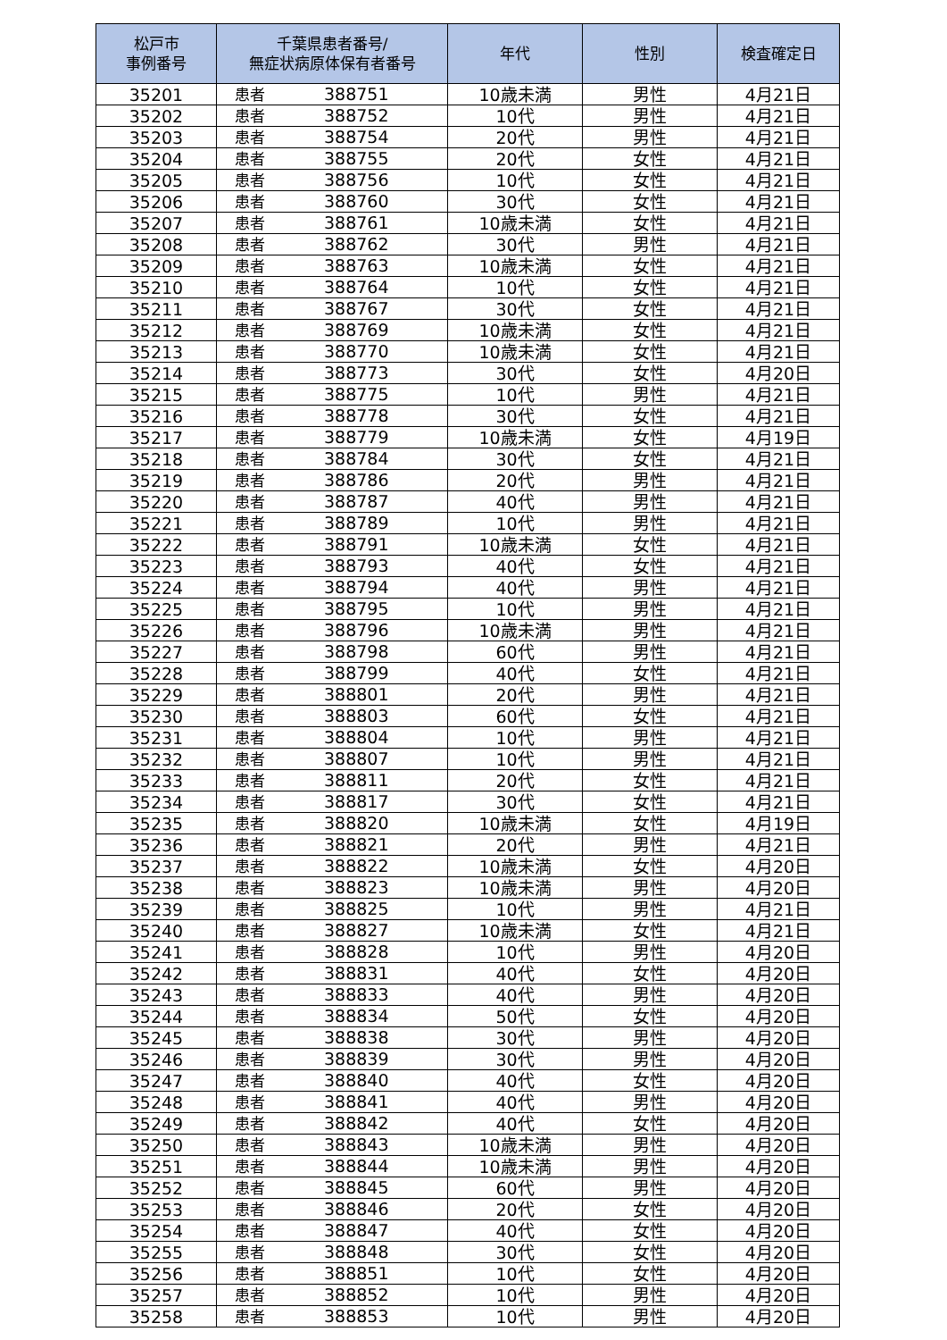| 松戸市 事例番号 | 千葉県患者番号/ 無症状病原体保有者番号 | 年代 | 性別 | 検査確定日 |
| --- | --- | --- | --- | --- |
| 35201 | 患者 388751 | 10歳未満 | 男性 | 4月21日 |
| 35202 | 患者 388752 | 10代 | 男性 | 4月21日 |
| 35203 | 患者 388754 | 20代 | 男性 | 4月21日 |
| 35204 | 患者 388755 | 20代 | 女性 | 4月21日 |
| 35205 | 患者 388756 | 10代 | 女性 | 4月21日 |
| 35206 | 患者 388760 | 30代 | 女性 | 4月21日 |
| 35207 | 患者 388761 | 10歳未満 | 女性 | 4月21日 |
| 35208 | 患者 388762 | 30代 | 男性 | 4月21日 |
| 35209 | 患者 388763 | 10歳未満 | 女性 | 4月21日 |
| 35210 | 患者 388764 | 10代 | 女性 | 4月21日 |
| 35211 | 患者 388767 | 30代 | 女性 | 4月21日 |
| 35212 | 患者 388769 | 10歳未満 | 女性 | 4月21日 |
| 35213 | 患者 388770 | 10歳未満 | 女性 | 4月21日 |
| 35214 | 患者 388773 | 30代 | 女性 | 4月20日 |
| 35215 | 患者 388775 | 10代 | 男性 | 4月21日 |
| 35216 | 患者 388778 | 30代 | 女性 | 4月21日 |
| 35217 | 患者 388779 | 10歳未満 | 女性 | 4月19日 |
| 35218 | 患者 388784 | 30代 | 女性 | 4月21日 |
| 35219 | 患者 388786 | 20代 | 男性 | 4月21日 |
| 35220 | 患者 388787 | 40代 | 男性 | 4月21日 |
| 35221 | 患者 388789 | 10代 | 男性 | 4月21日 |
| 35222 | 患者 388791 | 10歳未満 | 女性 | 4月21日 |
| 35223 | 患者 388793 | 40代 | 女性 | 4月21日 |
| 35224 | 患者 388794 | 40代 | 男性 | 4月21日 |
| 35225 | 患者 388795 | 10代 | 男性 | 4月21日 |
| 35226 | 患者 388796 | 10歳未満 | 男性 | 4月21日 |
| 35227 | 患者 388798 | 60代 | 男性 | 4月21日 |
| 35228 | 患者 388799 | 40代 | 女性 | 4月21日 |
| 35229 | 患者 388801 | 20代 | 男性 | 4月21日 |
| 35230 | 患者 388803 | 60代 | 女性 | 4月21日 |
| 35231 | 患者 388804 | 10代 | 男性 | 4月21日 |
| 35232 | 患者 388807 | 10代 | 男性 | 4月21日 |
| 35233 | 患者 388811 | 20代 | 女性 | 4月21日 |
| 35234 | 患者 388817 | 30代 | 女性 | 4月21日 |
| 35235 | 患者 388820 | 10歳未満 | 女性 | 4月19日 |
| 35236 | 患者 388821 | 20代 | 男性 | 4月21日 |
| 35237 | 患者 388822 | 10歳未満 | 女性 | 4月20日 |
| 35238 | 患者 388823 | 10歳未満 | 男性 | 4月20日 |
| 35239 | 患者 388825 | 10代 | 男性 | 4月21日 |
| 35240 | 患者 388827 | 10歳未満 | 女性 | 4月21日 |
| 35241 | 患者 388828 | 10代 | 男性 | 4月20日 |
| 35242 | 患者 388831 | 40代 | 女性 | 4月20日 |
| 35243 | 患者 388833 | 40代 | 男性 | 4月20日 |
| 35244 | 患者 388834 | 50代 | 女性 | 4月20日 |
| 35245 | 患者 388838 | 30代 | 男性 | 4月20日 |
| 35246 | 患者 388839 | 30代 | 男性 | 4月20日 |
| 35247 | 患者 388840 | 40代 | 女性 | 4月20日 |
| 35248 | 患者 388841 | 40代 | 男性 | 4月20日 |
| 35249 | 患者 388842 | 40代 | 女性 | 4月20日 |
| 35250 | 患者 388843 | 10歳未満 | 男性 | 4月20日 |
| 35251 | 患者 388844 | 10歳未満 | 男性 | 4月20日 |
| 35252 | 患者 388845 | 60代 | 男性 | 4月20日 |
| 35253 | 患者 388846 | 20代 | 女性 | 4月20日 |
| 35254 | 患者 388847 | 40代 | 女性 | 4月20日 |
| 35255 | 患者 388848 | 30代 | 女性 | 4月20日 |
| 35256 | 患者 388851 | 10代 | 女性 | 4月20日 |
| 35257 | 患者 388852 | 10代 | 男性 | 4月20日 |
| 35258 | 患者 388853 | 10代 | 男性 | 4月20日 |